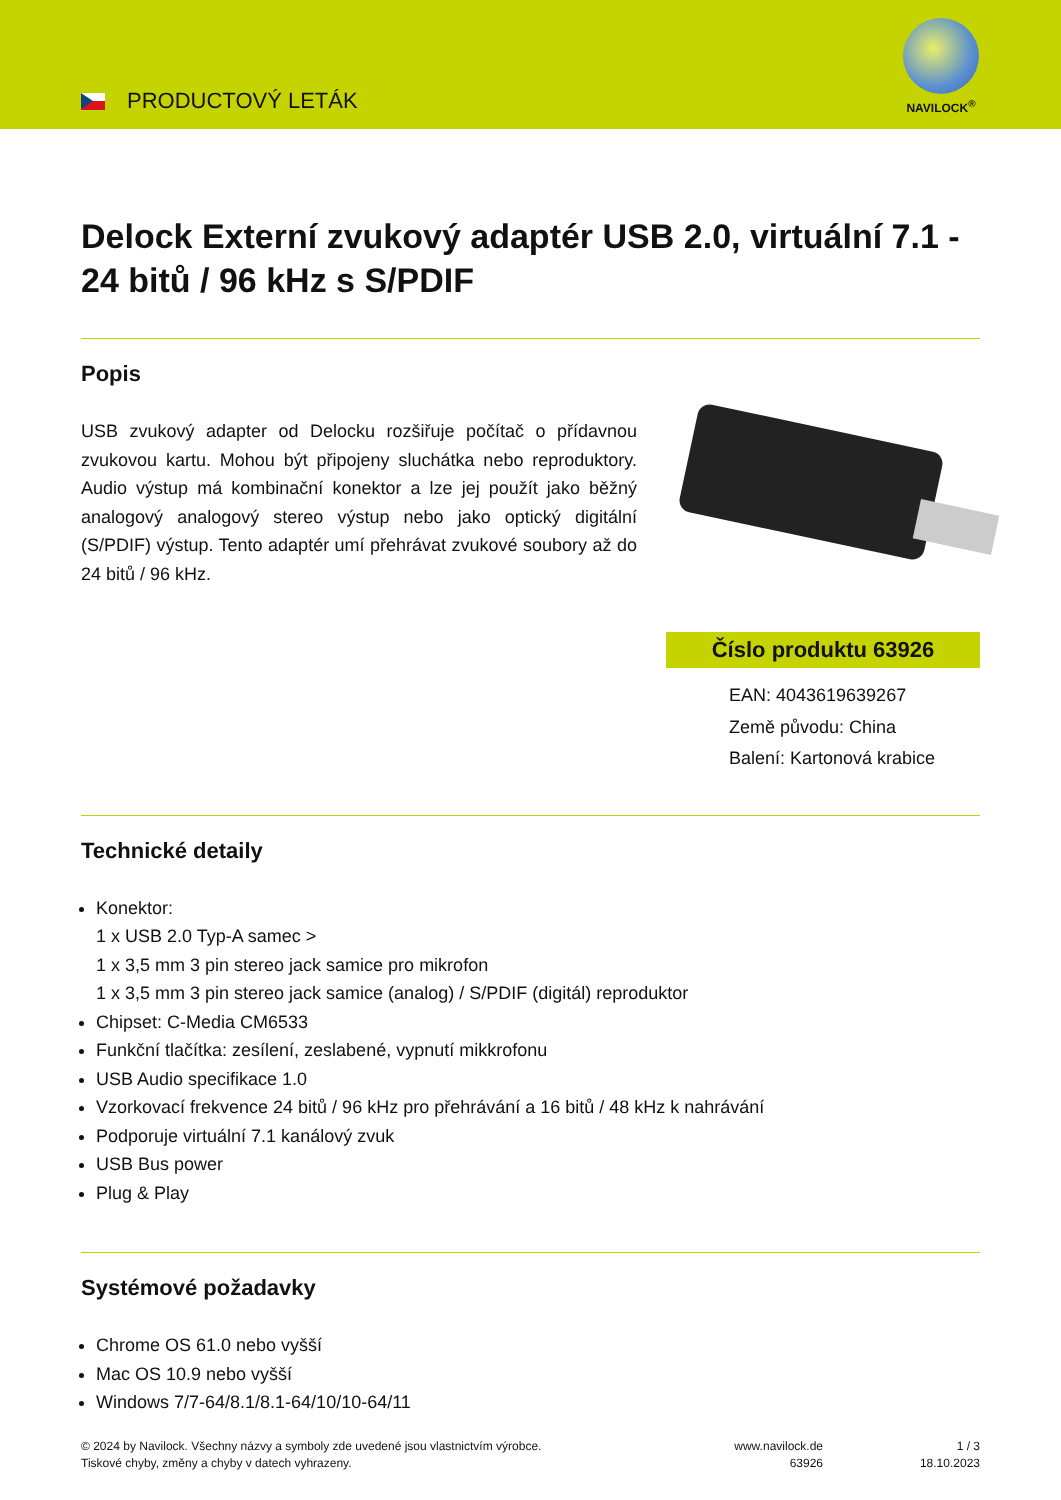PRODUCTOVÝ LETÁK
NAVILOCK<sup>®</sup>
Delock Externí zvukový adaptér USB 2.0, virtuální 7.1 - 24 bitů / 96 kHz s S/PDIF
Popis
USB zvukový adapter od Delocku rozšiřuje počítač o přídavnou zvukovou kartu. Mohou být připojeny sluchátka nebo reproduktory. Audio výstup má kombinační konektor a lze jej použít jako běžný analogový analogový stereo výstup nebo jako optický digitální (S/PDIF) výstup. Tento adaptér umí přehrávat zvukové soubory až do 24 bitů / 96 kHz.
Číslo produktu 63926
EAN: 4043619639267
Země původu: China
Balení: Kartonová krabice
Technické detaily
Konektor:
1 x USB 2.0 Typ-A samec >
1 x 3,5 mm 3 pin stereo jack samice pro mikrofon
1 x 3,5 mm 3 pin stereo jack samice (analog) / S/PDIF (digitál) reproduktor
Chipset: C-Media CM6533
Funkční tlačítka: zesílení, zeslabené, vypnutí mikkrofonu
USB Audio specifikace 1.0
Vzorkovací frekvence 24 bitů / 96 kHz pro přehrávání a 16 bitů / 48 kHz k nahrávání
Podporuje virtuální 7.1 kanálový zvuk
USB Bus power
Plug & Play
Systémové požadavky
Chrome OS 61.0 nebo vyšší
Mac OS 10.9 nebo vyšší
Windows 7/7-64/8.1/8.1-64/10/10-64/11
© 2024 by Navilock. Všechny názvy a symboly zde uvedené jsou vlastnictvím výrobce.
Tiskové chyby, změny a chyby v datech vyhrazeny.
www.navilock.de
63926
1 / 3
18.10.2023